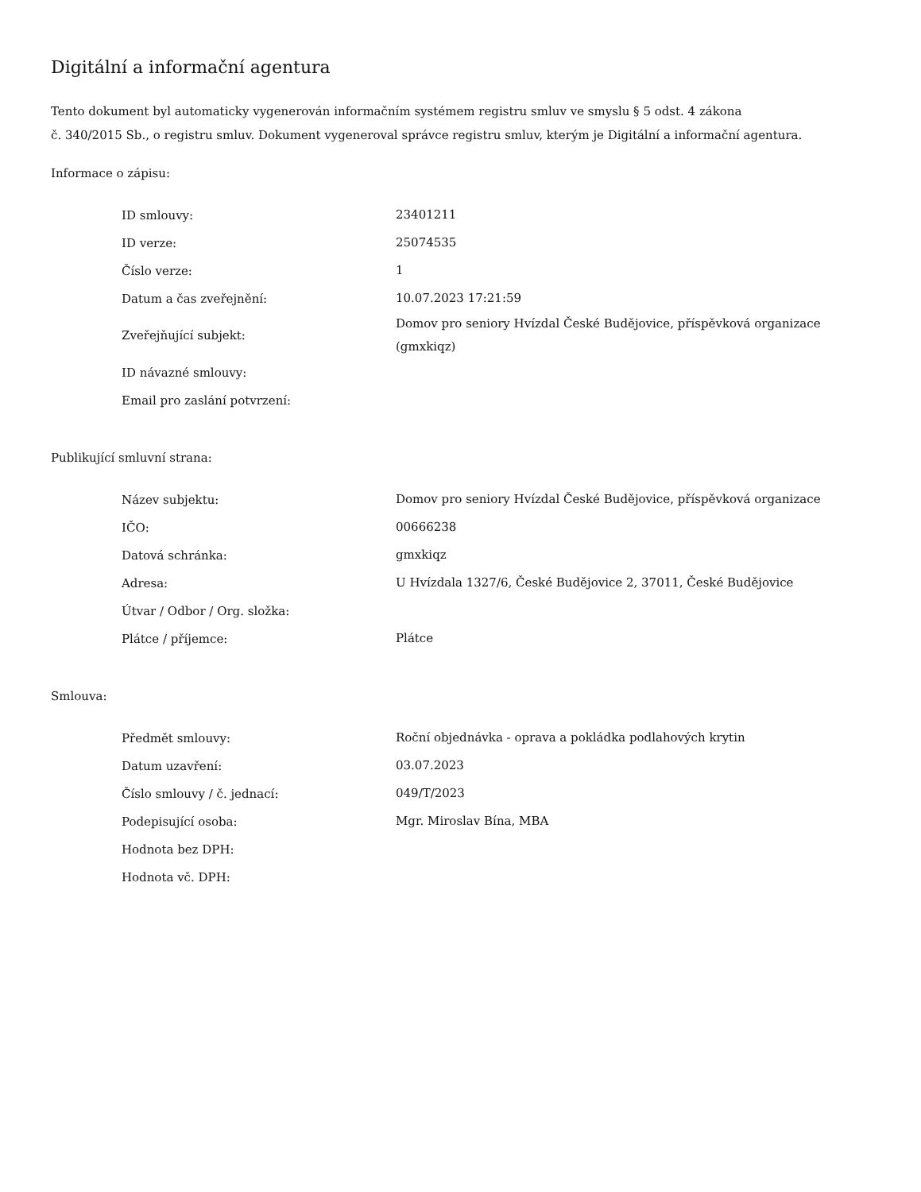Digitální a informační agentura
Tento dokument byl automaticky vygenerován informačním systémem registru smluv ve smyslu § 5 odst. 4 zákona
č. 340/2015 Sb., o registru smluv. Dokument vygeneroval správce registru smluv, kterým je Digitální a informační agentura.
Informace o zápisu:
| ID smlouvy: | 23401211 |
| ID verze: | 25074535 |
| Číslo verze: | 1 |
| Datum a čas zveřejnění: | 10.07.2023 17:21:59 |
| Zveřejňující subjekt: | Domov pro seniory Hvízdal České Budějovice, příspěvková organizace (gmxkiqz) |
| ID návazné smlouvy: | |
| Email pro zaslání potvrzení: | |
Publikující smluvní strana:
| Název subjektu: | Domov pro seniory Hvízdal České Budějovice, příspěvková organizace |
| IČO: | 00666238 |
| Datová schránka: | gmxkiqz |
| Adresa: | U Hvízdala 1327/6, České Budějovice 2, 37011, České Budějovice |
| Útvar / Odbor / Org. složka: | |
| Plátce / příjemce: | Plátce |
Smlouva:
| Předmět smlouvy: | Roční objednávka - oprava a pokládka podlahových krytin |
| Datum uzavření: | 03.07.2023 |
| Číslo smlouvy / č. jednací: | 049/T/2023 |
| Podepisující osoba: | Mgr. Miroslav Bína, MBA |
| Hodnota bez DPH: | |
| Hodnota vč. DPH: | |